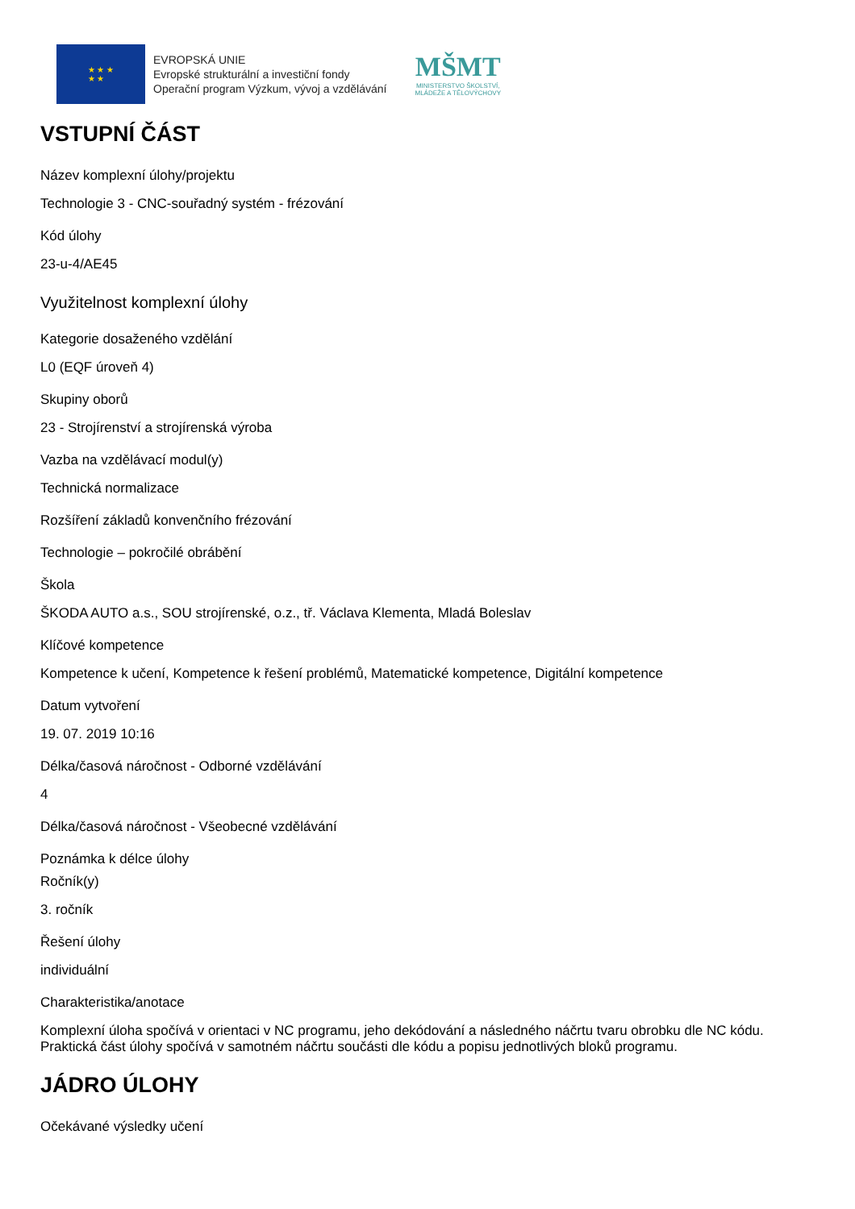★ ★ ★
★ ★
EVROPSKÁ UNIE
Evropské strukturální a investiční fondy
Operační program Výzkum, vývoj a vzdělávání
MŠMT
MINISTERSTVO ŠKOLSTVÍ,
MLÁDEŽE A TĚLOVÝCHOVY
VSTUPNÍ ČÁST
Název komplexní úlohy/projektu
Technologie 3 - CNC-souřadný systém - frézování
Kód úlohy
23-u-4/AE45
Využitelnost komplexní úlohy
Kategorie dosaženého vzdělání
L0 (EQF úroveň 4)
Skupiny oborů
23 - Strojírenství a strojírenská výroba
Vazba na vzdělávací modul(y)
Technická normalizace
Rozšíření základů konvenčního frézování
Technologie – pokročilé obrábění
Škola
ŠKODA AUTO a.s., SOU strojírenské, o.z., tř. Václava Klementa, Mladá Boleslav
Klíčové kompetence
Kompetence k učení, Kompetence k řešení problémů, Matematické kompetence, Digitální kompetence
Datum vytvoření
19. 07. 2019 10:16
Délka/časová náročnost - Odborné vzdělávání
4
Délka/časová náročnost - Všeobecné vzdělávání
Poznámka k délce úlohy
Ročník(y)
3. ročník
Řešení úlohy
individuální
Charakteristika/anotace
Komplexní úloha spočívá v orientaci v NC programu, jeho dekódování a následného náčrtu tvaru obrobku dle NC kódu. Praktická část úlohy spočívá v samotném náčrtu součásti dle kódu a popisu jednotlivých bloků programu.
JÁDRO ÚLOHY
Očekávané výsledky učení